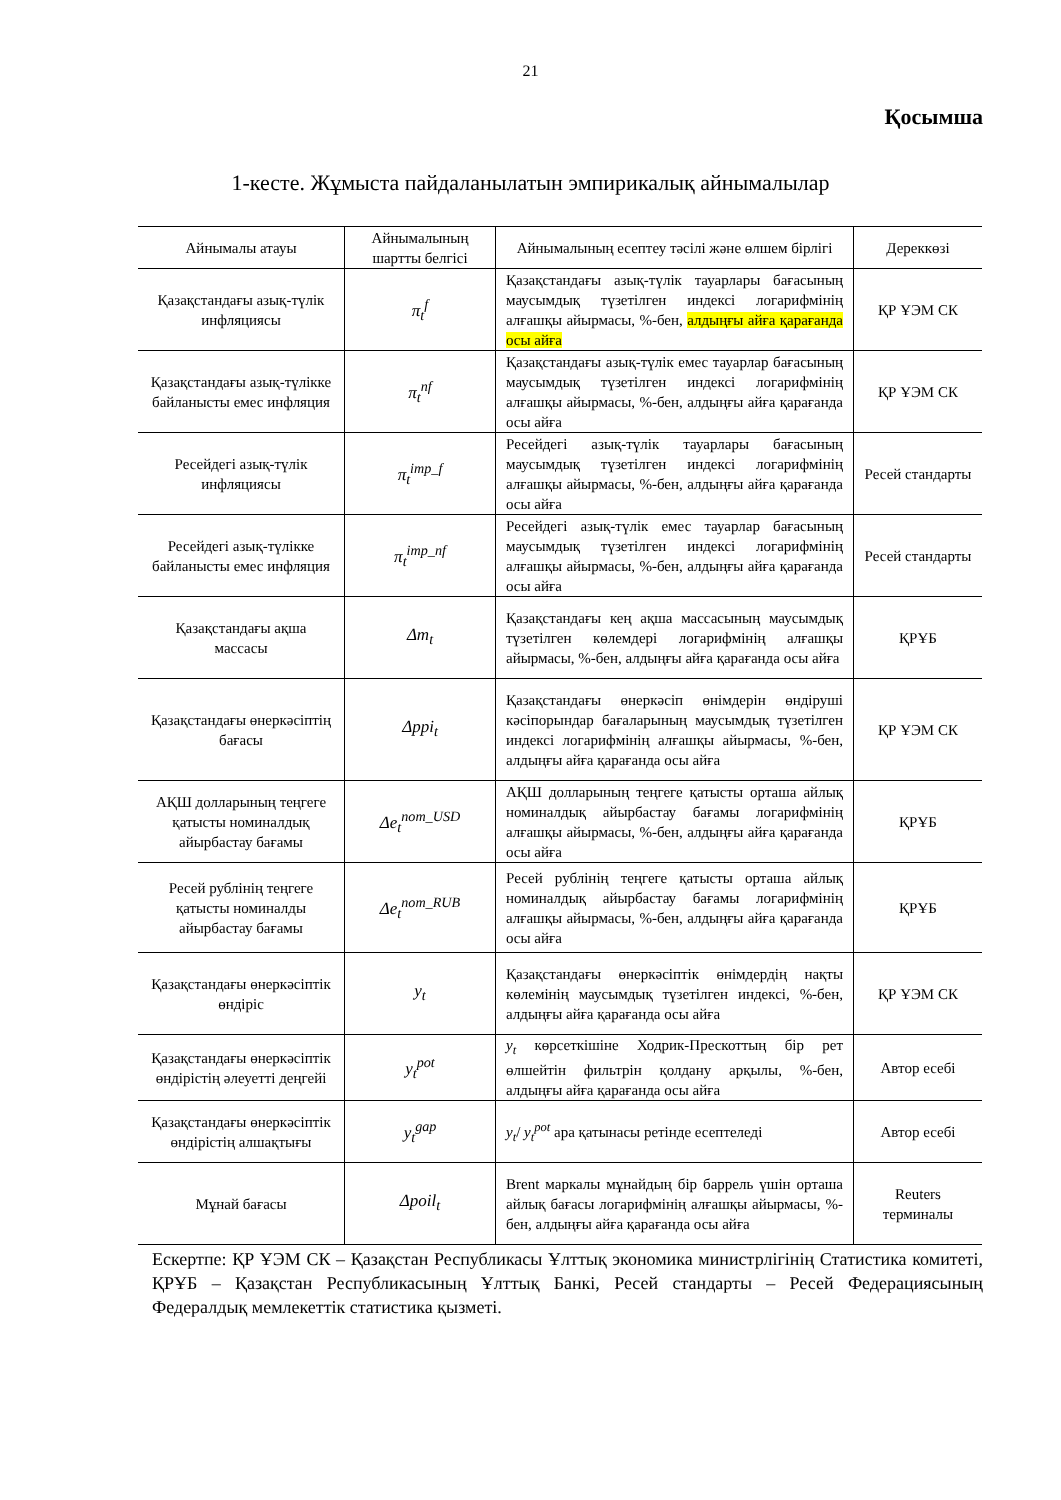21
Қосымша
1-кесте. Жұмыста пайдаланылатын эмпирикалық айнымалылар
| Айнымалы атауы | Айнымалының шартты белгісі | Айнымалының есептеу тәсілі және өлшем бірлігі | Дереккөзі |
| --- | --- | --- | --- |
| Қазақстандағы азық-түлік инфляциясы | π<sub>t</sub><sup>f</sup> | Қазақстандағы азық-түлік тауарлары бағасының маусымдық түзетілген индексі логарифмінің алғашқы айырмасы, %-бен, алдыңғы айға қарағанда осы айға | ҚР ҰЭМ СК |
| Қазақстандағы азық-түлікке байланысты емес инфляция | π<sub>t</sub><sup>nf</sup> | Қазақстандағы азық-түлік емес тауарлар бағасының маусымдық түзетілген индексі логарифмінің алғашқы айырмасы, %-бен, алдыңғы айға қарағанда осы айға | ҚР ҰЭМ СК |
| Ресейдегі азық-түлік инфляциясы | π<sub>t</sub><sup>imp_f</sup> | Ресейдегі азық-түлік тауарлары бағасының маусымдық түзетілген индексі логарифмінің алғашқы айырмасы, %-бен, алдыңғы айға қарағанда осы айға | Ресей стандарты |
| Ресейдегі азық-түлікке байланысты емес инфляция | π<sub>t</sub><sup>imp_nf</sup> | Ресейдегі азық-түлік емес тауарлар бағасының маусымдық түзетілген индексі логарифмінің алғашқы айырмасы, %-бен, алдыңғы айға қарағанда осы айға | Ресей стандарты |
| Қазақстандағы ақша массасы | Δm<sub>t</sub> | Қазақстандағы кең ақша массасының маусымдық түзетілген көлемдері логарифмінің алғашқы айырмасы, %-бен, алдыңғы айға қарағанда осы айға | ҚРҰБ |
| Қазақстандағы өнеркәсіптің бағасы | Δppi<sub>t</sub> | Қазақстандағы өнеркәсіп өнімдерін өндіруші кәсіпорындар бағаларының маусымдық түзетілген индексі логарифмінің алғашқы айырмасы, %-бен, алдыңғы айға қарағанда осы айға | ҚР ҰЭМ СК |
| АҚШ долларының теңгеге қатысты номиналдық айырбастау бағамы | Δe<sub>t</sub><sup>nom_USD</sup> | АҚШ долларының теңгеге қатысты орташа айлық номиналдық айырбастау бағамы логарифмінің алғашқы айырмасы, %-бен, алдыңғы айға қарағанда осы айға | ҚРҰБ |
| Ресей рублінің теңгеге қатысты номиналды айырбастау бағамы | Δe<sub>t</sub><sup>nom_RUB</sup> | Ресей рублінің теңгеге қатысты орташа айлық номиналдық айырбастау бағамы логарифмінің алғашқы айырмасы, %-бен, алдыңғы айға қарағанда осы айға | ҚРҰБ |
| Қазақстандағы өнеркәсіптік өндіріс | y<sub>t</sub> | Қазақстандағы өнеркәсіптік өнімдердің нақты көлемінің маусымдық түзетілген индексі, %-бен, алдыңғы айға қарағанда осы айға | ҚР ҰЭМ СК |
| Қазақстандағы өнеркәсіптік өндірістің әлеуетті деңгейі | y<sub>t</sub><sup>pot</sup> | y<sub>t</sub> көрсеткішіне Ходрик-Прескоттың бір рет өлшейтін фильтрін қолдану арқылы, %-бен, алдыңғы айға қарағанда осы айға | Автор есебі |
| Қазақстандағы өнеркәсіптік өндірістің алшақтығы | y<sub>t</sub><sup>gap</sup> | y<sub>t</sub> / y<sub>t</sub><sup>pot</sup> ара қатынасы ретінде есептеледі | Автор есебі |
| Мұнай бағасы | Δpoil<sub>t</sub> | Brent маркалы мұнайдың бір баррель үшін орташа айлық бағасы логарифмінің алғашқы айырмасы, %-бен, алдыңғы айға қарағанда осы айға | Reuters терминалы |
Ескертпе: ҚР ҰЭМ СК – Қазақстан Республикасы Ұлттық экономика министрлігінің Статистика комитеті, ҚРҰБ – Қазақстан Республикасының Ұлттық Банкі, Ресей стандарты – Ресей Федерациясының Федералдық мемлекеттік статистика қызметі.